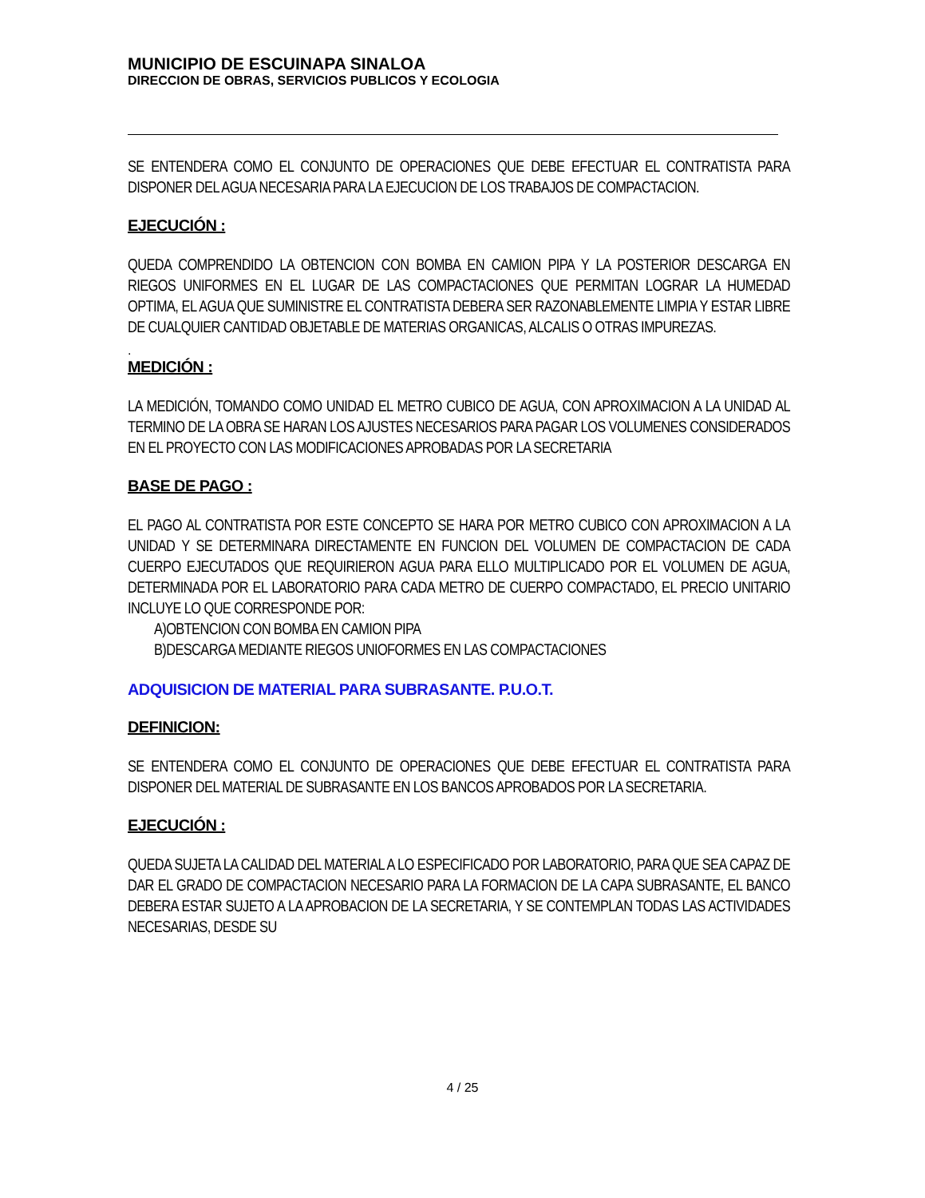MUNICIPIO DE ESCUINAPA SINALOA
DIRECCION DE OBRAS, SERVICIOS PUBLICOS Y ECOLOGIA
SE ENTENDERA COMO EL CONJUNTO DE OPERACIONES QUE DEBE EFECTUAR EL CONTRATISTA PARA DISPONER DEL AGUA NECESARIA PARA LA EJECUCION DE LOS TRABAJOS DE COMPACTACION.
EJECUCIÓN :
QUEDA COMPRENDIDO LA OBTENCION CON BOMBA EN CAMION PIPA Y LA POSTERIOR DESCARGA EN RIEGOS UNIFORMES EN EL LUGAR DE LAS COMPACTACIONES QUE PERMITAN LOGRAR LA HUMEDAD OPTIMA, EL AGUA QUE SUMINISTRE EL CONTRATISTA DEBERA SER RAZONABLEMENTE LIMPIA Y ESTAR LIBRE DE CUALQUIER CANTIDAD OBJETABLE DE MATERIAS ORGANICAS, ALCALIS O OTRAS IMPUREZAS.
.
MEDICIÓN :
LA MEDICIÓN, TOMANDO COMO UNIDAD EL METRO CUBICO DE AGUA, CON APROXIMACION A LA UNIDAD AL TERMINO DE LA OBRA SE HARAN LOS AJUSTES NECESARIOS PARA PAGAR LOS VOLUMENES CONSIDERADOS EN EL PROYECTO CON LAS MODIFICACIONES APROBADAS POR LA SECRETARIA
BASE DE PAGO :
EL PAGO AL CONTRATISTA POR ESTE CONCEPTO SE HARA POR METRO CUBICO CON APROXIMACION A LA UNIDAD Y SE DETERMINARA DIRECTAMENTE EN FUNCION DEL VOLUMEN DE COMPACTACION DE CADA CUERPO EJECUTADOS QUE REQUIRIERON AGUA PARA ELLO MULTIPLICADO POR EL VOLUMEN DE AGUA, DETERMINADA POR EL LABORATORIO PARA CADA METRO DE CUERPO COMPACTADO, EL PRECIO UNITARIO INCLUYE LO QUE CORRESPONDE POR:
A)OBTENCION CON BOMBA EN CAMION PIPA
B)DESCARGA MEDIANTE RIEGOS UNIOFORMES EN LAS COMPACTACIONES
ADQUISICION DE MATERIAL PARA SUBRASANTE. P.U.O.T.
DEFINICION:
SE ENTENDERA COMO EL CONJUNTO DE OPERACIONES QUE DEBE EFECTUAR EL CONTRATISTA PARA DISPONER DEL MATERIAL DE SUBRASANTE EN LOS BANCOS APROBADOS POR LA SECRETARIA.
EJECUCIÓN :
QUEDA SUJETA LA CALIDAD DEL MATERIAL A LO ESPECIFICADO POR LABORATORIO, PARA QUE SEA CAPAZ DE DAR EL GRADO DE COMPACTACION NECESARIO PARA LA FORMACION DE LA CAPA SUBRASANTE, EL BANCO DEBERA ESTAR SUJETO A LA APROBACION DE LA SECRETARIA, Y SE CONTEMPLAN TODAS LAS ACTIVIDADES NECESARIAS, DESDE SU
4 / 25